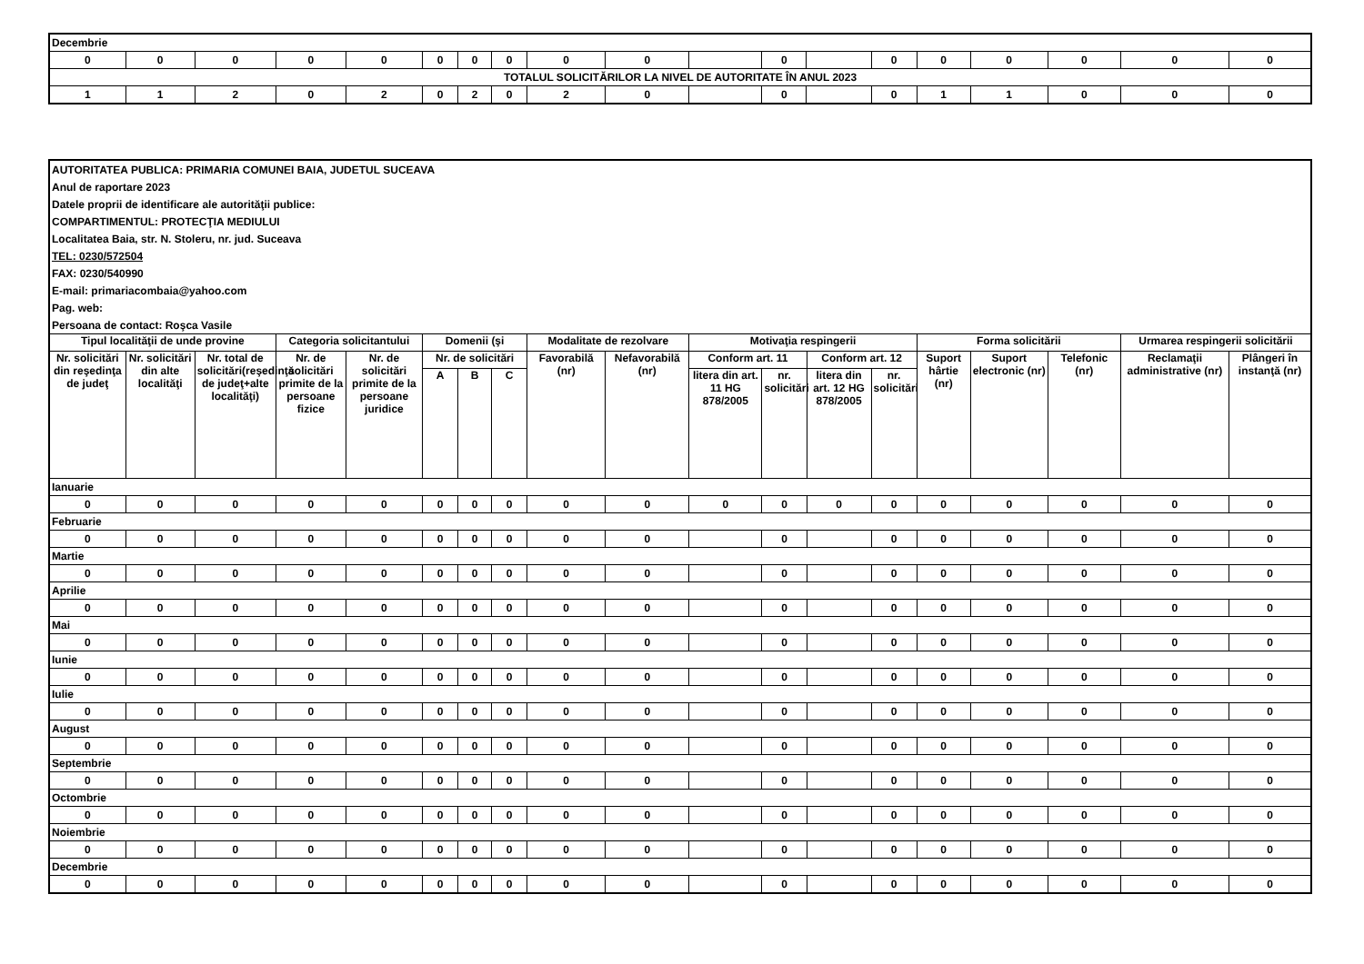| Decembrie | | | | | | | | | | | | | | | | | | |
| 0 | 0 | 0 | 0 | 0 | 0 | 0 | 0 | 0 | 0 | | 0 | | 0 | 0 | 0 | 0 | 0 | 0 |
| TOTALUL SOLICITĂRILOR LA NIVEL DE AUTORITATE ÎN ANUL 2023 | | | | | | | | | | | | | | | | | | |
| 1 | 1 | 2 | 0 | 2 | 0 | 2 | 0 | 2 | 0 | | 0 | | 0 | 1 | 1 | 0 | 0 | 0 |
| AUTORITATEA PUBLICA: PRIMARIA COMUNEI BAIA, JUDETUL SUCEAVA | | | | | | | | | | | | | | | | | | |
| Anul de raportare 2023 | | | | | | | | | | | | | | | | | | |
| Datele proprii de identificare ale autorităţii publice: | | | | | | | | | | | | | | | | | | |
| COMPARTIMENTUL: PROTECŢIA MEDIULUI | | | | | | | | | | | | | | | | | | |
| Localitatea Baia, str. N. Stoleru, nr. jud. Suceava | | | | | | | | | | | | | | | | | | |
| TEL: 0230/572504 | | | | | | | | | | | | | | | | | | |
| FAX: 0230/540990 | | | | | | | | | | | | | | | | | | |
| E-mail: primariacombaia@yahoo.com | | | | | | | | | | | | | | | | | | |
| Pag. web: | | | | | | | | | | | | | | | | | | |
| Persoana de contact: Roşca Vasile | | | | | | | | | | | | | | | | | | |
| Tipul localităţii de unde provine | | | Categoria solicitantului | | Domenii (şi | | | Modalitate de rezolvare | | Motivaţia respingerii | | | | Forma solicitării | | | Urmarea respingerii solicitării | |
| Nr. solicitări din reşedinţa de judeţ | Nr. solicitări din alte localităţi | Nr. total de solicitări(reşedinţă de judeţ+alte localităţi) | Nr. de solicitări primite de la persoane fizice | Nr. de solicitări primite de la persoane juridice | Nr. de solicitări | | | Favorabilă (nr) | Nefavorabilă (nr) | Conform art. 11 | | Conform art. 12 | | Suport hârtie (nr) | Suport electronic (nr) | Telefonic (nr) | Reclamaţii administrative (nr) | Plângeri în instanţă (nr) |
| | | | | | A | B | C | | | litera din art. 11 HG 878/2005 | nr. solicitări | litera din art. 12 HG 878/2005 | nr. solicitări | | | | | |
| Ianuarie | | | | | | | | | | | | | | | | | | |
| 0 | 0 | 0 | 0 | 0 | 0 | 0 | 0 | 0 | 0 | 0 | 0 | 0 | 0 | 0 | 0 | 0 | 0 | 0 |
| Februarie | | | | | | | | | | | | | | | | | | |
| 0 | 0 | 0 | 0 | 0 | 0 | 0 | 0 | 0 | 0 | | 0 | | 0 | 0 | 0 | 0 | 0 | 0 |
| Martie | | | | | | | | | | | | | | | | | | |
| 0 | 0 | 0 | 0 | 0 | 0 | 0 | 0 | 0 | 0 | | 0 | | 0 | 0 | 0 | 0 | 0 | 0 |
| Aprilie | | | | | | | | | | | | | | | | | | |
| 0 | 0 | 0 | 0 | 0 | 0 | 0 | 0 | 0 | 0 | | 0 | | 0 | 0 | 0 | 0 | 0 | 0 |
| Mai | | | | | | | | | | | | | | | | | | |
| 0 | 0 | 0 | 0 | 0 | 0 | 0 | 0 | 0 | 0 | | 0 | | 0 | 0 | 0 | 0 | 0 | 0 |
| Iunie | | | | | | | | | | | | | | | | | | |
| 0 | 0 | 0 | 0 | 0 | 0 | 0 | 0 | 0 | 0 | | 0 | | 0 | 0 | 0 | 0 | 0 | 0 |
| Iulie | | | | | | | | | | | | | | | | | | |
| 0 | 0 | 0 | 0 | 0 | 0 | 0 | 0 | 0 | 0 | | 0 | | 0 | 0 | 0 | 0 | 0 | 0 |
| August | | | | | | | | | | | | | | | | | | |
| 0 | 0 | 0 | 0 | 0 | 0 | 0 | 0 | 0 | 0 | | 0 | | 0 | 0 | 0 | 0 | 0 | 0 |
| Septembrie | | | | | | | | | | | | | | | | | | |
| 0 | 0 | 0 | 0 | 0 | 0 | 0 | 0 | 0 | 0 | | 0 | | 0 | 0 | 0 | 0 | 0 | 0 |
| Octombrie | | | | | | | | | | | | | | | | | | |
| 0 | 0 | 0 | 0 | 0 | 0 | 0 | 0 | 0 | 0 | | 0 | | 0 | 0 | 0 | 0 | 0 | 0 |
| Noiembrie | | | | | | | | | | | | | | | | | | |
| 0 | 0 | 0 | 0 | 0 | 0 | 0 | 0 | 0 | 0 | | 0 | | 0 | 0 | 0 | 0 | 0 | 0 |
| Decembrie | | | | | | | | | | | | | | | | | | |
| 0 | 0 | 0 | 0 | 0 | 0 | 0 | 0 | 0 | 0 | | 0 | | 0 | 0 | 0 | 0 | 0 | 0 |